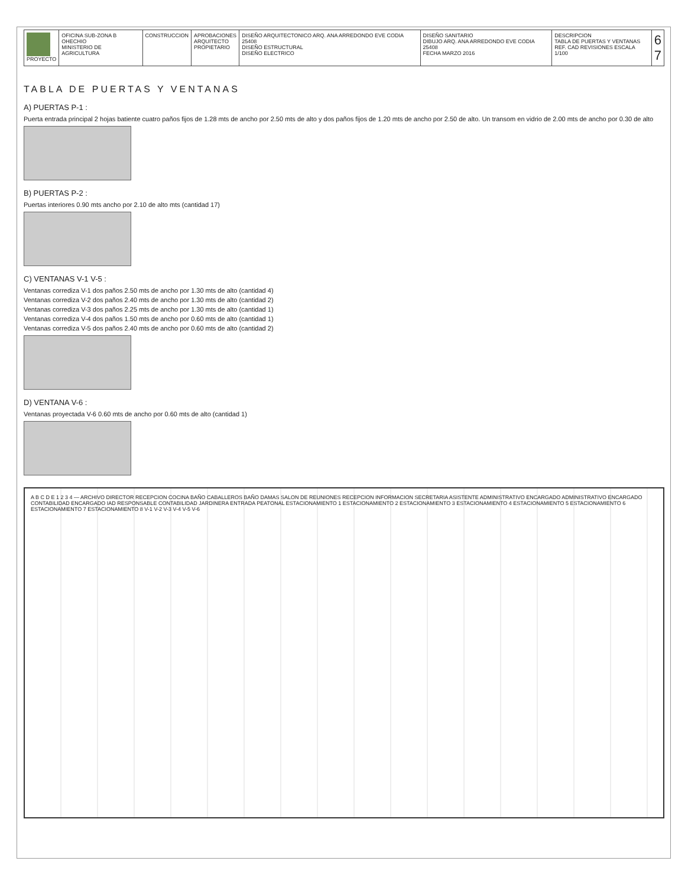| PROYECTO | OFICINA SUB-ZONA B OHECHIO MINISTERIO DE AGRICULTURA | CONSTRUCCION | APROBACIONES ARQUITECTO PROPIETARIO | DISEÑO ARQUITECTONICO ARQ. ANA ARREDONDO EVE CODIA 25408 DISEÑO ESTRUCTURAL DISEÑO ELECTRICO | DISEÑO SANITARIO DIBUJO ARQ. ANA ARREDONDO EVE CODIA 25408 FECHA MARZO 2016 | DESCRIPCION TABLA DE PUERTAS Y VENTANAS REF. CAD REVISIONES ESCALA 1/100 | 6 7 |
TABLA DE PUERTAS Y VENTANAS
A) PUERTAS P-1 :
Puerta entrada principal 2 hojas batiente cuatro paños fijos de 1.28 mts de ancho por 2.50 mts de alto y dos paños fijos de 1.20 mts de ancho por 2.50 de alto. Un transom en vidrio de 2.00 mts de ancho por 0.30 de alto
B) PUERTAS P-2 :
Puertas interiores 0.90 mts ancho por 2.10 de alto mts (cantidad 17)
C) VENTANAS V-1 V-5 :
Ventanas corrediza V-1 dos paños 2.50 mts de ancho por 1.30 mts de alto (cantidad 4)
Ventanas corrediza V-2 dos paños 2.40 mts de ancho por 1.30 mts de alto (cantidad 2)
Ventanas corrediza V-3 dos paños 2.25 mts de ancho por 1.30 mts de alto (cantidad 1)
Ventanas corrediza V-4 dos paños 1.50 mts de ancho por 0.60 mts de alto (cantidad 1)
Ventanas corrediza V-5 dos paños 2.40 mts de ancho por 0.60 mts de alto (cantidad 2)
D) VENTANA V-6 :
Ventanas proyectada V-6 0.60 mts de ancho por 0.60 mts de alto (cantidad 1)
A B C D E 1 2 3 4 — ARCHIVO DIRECTOR RECEPCION COCINA BAÑO CABALLEROS BAÑO DAMAS SALON DE REUNIONES RECEPCION INFORMACION SECRETARIA ASISTENTE ADMINISTRATIVO ENCARGADO ADMINISTRATIVO ENCARGADO CONTABILIDAD ENCARGADO IAD RESPONSABLE CONTABILIDAD JARDINERA ENTRADA PEATONAL ESTACIONAMIENTO 1 ESTACIONAMIENTO 2 ESTACIONAMIENTO 3 ESTACIONAMIENTO 4 ESTACIONAMIENTO 5 ESTACIONAMIENTO 6 ESTACIONAMIENTO 7 ESTACIONAMIENTO 8 V-1 V-2 V-3 V-4 V-5 V-6